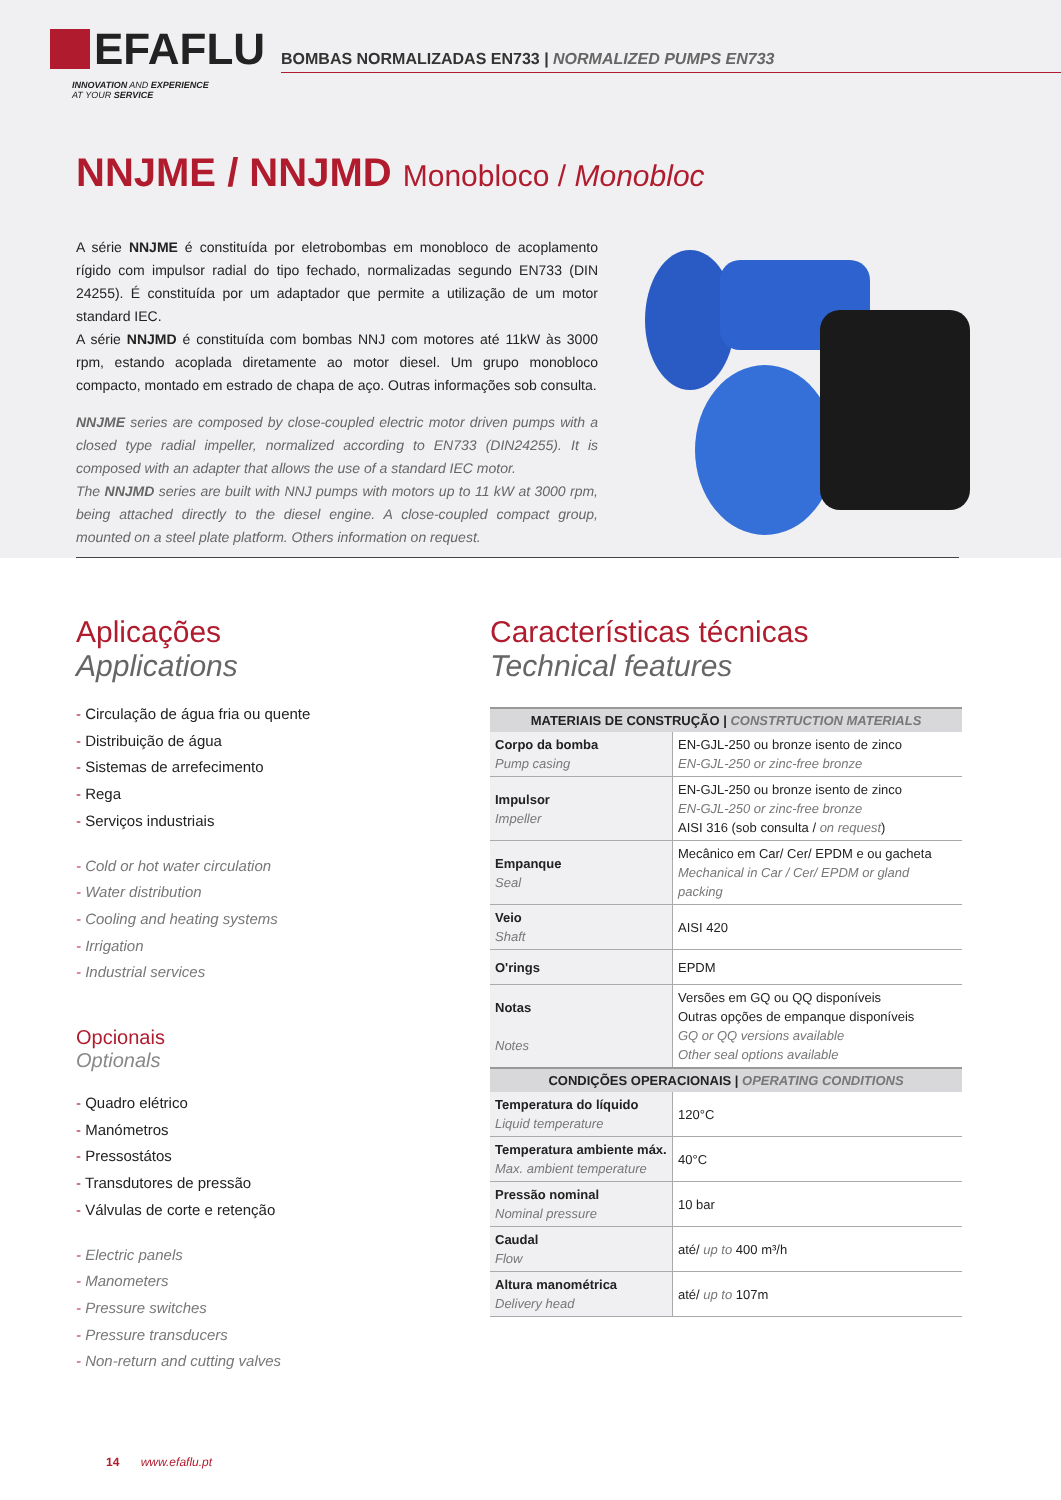EFAFLU
INNOVATION AND EXPERIENCE
AT YOUR SERVICE
BOMBAS NORMALIZADAS EN733 | NORMALIZED PUMPS EN733
NNJME / NNJMD Monobloco / Monobloc
A série NNJME é constituída por eletrobombas em monobloco de acoplamento rígido com impulsor radial do tipo fechado, normalizadas segundo EN733 (DIN 24255). É constituída por um adaptador que permite a utilização de um motor standard IEC.
A série NNJMD é constituída com bombas NNJ com motores até 11kW às 3000 rpm, estando acoplada diretamente ao motor diesel. Um grupo monobloco compacto, montado em estrado de chapa de aço. Outras informações sob consulta.
NNJME series are composed by close-coupled electric motor driven pumps with a closed type radial impeller, normalized according to EN733 (DIN24255). It is composed with an adapter that allows the use of a standard IEC motor.
The NNJMD series are built with NNJ pumps with motors up to 11 kW at 3000 rpm, being attached directly to the diesel engine. A close-coupled compact group, mounted on a steel plate platform. Others information on request.
Aplicações
Applications
- Circulação de água fria ou quente
- Distribuição de água
- Sistemas de arrefecimento
- Rega
- Serviços industriais
- Cold or hot water circulation
- Water distribution
- Cooling and heating systems
- Irrigation
- Industrial services
Opcionais
Optionals
- Quadro elétrico
- Manómetros
- Pressostátos
- Transdutores de pressão
- Válvulas de corte e retenção
- Electric panels
- Manometers
- Pressure switches
- Pressure transducers
- Non-return and cutting valves
Características técnicas
Technical features
| MATERIAIS DE CONSTRUÇÃO / CONSTRTUCTION MATERIALS | |
| --- | --- |
| Corpo da bomba Pump casing | EN-GJL-250 ou bronze isento de zinco EN-GJL-250 or zinc-free bronze |
| Impulsor Impeller | EN-GJL-250 ou bronze isento de zinco EN-GJL-250 or zinc-free bronze AISI 316 (sob consulta / on request ) |
| Empanque Seal | Mecânico em Car/ Cer/ EPDM e ou gacheta Mechanical in Car / Cer/ EPDM or gland packing |
| Veio Shaft | AISI 420 |
| O'rings | EPDM |
| Notas Notes | Versões em GQ ou QQ disponíveis Outras opções de empanque disponíveis GQ or QQ versions available Other seal options available |
| CONDIÇÕES OPERACIONAIS / OPERATING CONDITIONS | |
| Temperatura do líquido Liquid temperature | 120°C |
| Temperatura ambiente máx. Max. ambient temperature | 40°C |
| Pressão nominal Nominal pressure | 10 bar |
| Caudal Flow | até/ up to 400 m³/h |
| Altura manométrica Delivery head | até/ up to 107m |
14 www.efaflu.pt